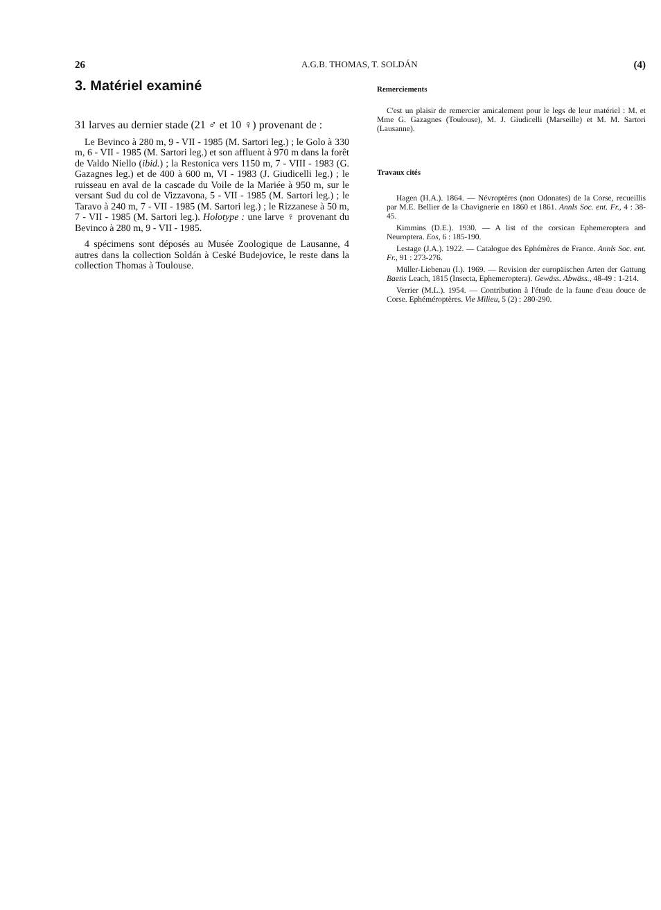26 A.G.B. THOMAS, T. SOLDÁN (4)
3. Matériel examiné
31 larves au dernier stade (21 ♂ et 10 ♀) provenant de :
Le Bevinco à 280 m, 9 - VII - 1985 (M. Sartori leg.) ; le Golo à 330 m, 6 - VII - 1985 (M. Sartori leg.) et son affluent à 970 m dans la forêt de Valdo Niello (ibid.) ; la Restonica vers 1150 m, 7 - VIII - 1983 (G. Gazagnes leg.) et de 400 à 600 m, VI - 1983 (J. Giudicelli leg.) ; le ruisseau en aval de la cascade du Voile de la Mariée à 950 m, sur le versant Sud du col de Vizzavona, 5 - VII - 1985 (M. Sartori leg.) ; le Taravo à 240 m, 7 - VII - 1985 (M. Sartori leg.) ; le Rizzanese à 50 m, 7 - VII - 1985 (M. Sartori leg.). Holotype : une larve ♀ provenant du Bevinco à 280 m, 9 - VII - 1985.
4 spécimens sont déposés au Musée Zoologique de Lausanne, 4 autres dans la collection Soldán à Ceské Budejovice, le reste dans la collection Thomas à Toulouse.
Remerciements
C'est un plaisir de remercier amicalement pour le legs de leur matériel : M. et Mme G. Gazagnes (Toulouse), M. J. Giudicelli (Marseille) et M. M. Sartori (Lausanne).
Travaux cités
Hagen (H.A.). 1864. — Névroptères (non Odonates) de la Corse, recueillis par M.E. Bellier de la Chavignerie en 1860 et 1861. Annls Soc. ent. Fr., 4 : 38-45.
Kimmins (D.E.). 1930. — A list of the corsican Ephemeroptera and Neuroptera. Eos, 6 : 185-190.
Lestage (J.A.). 1922. — Catalogue des Ephémères de France. Annls Soc. ent. Fr., 91 : 273-276.
Müller-Liebenau (I.). 1969. — Revision der europäischen Arten der Gattung Baetis Leach, 1815 (Insecta, Ephemeroptera). Gewäss. Abwäss., 48-49 : 1-214.
Verrier (M.L.). 1954. — Contribution à l'étude de la faune d'eau douce de Corse. Ephéméroptères. Vie Milieu, 5 (2) : 280-290.